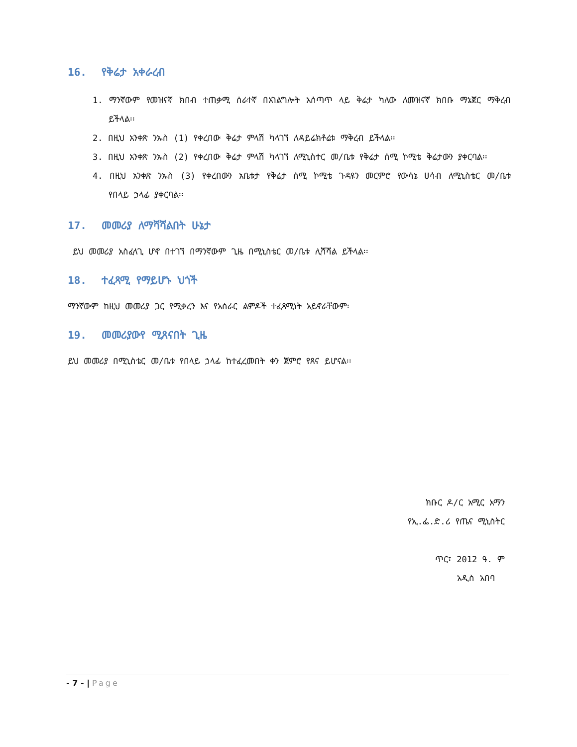16. የቅሬታ አቀራረብ
1. ማንኛውም የመዝናኛ ክበብ ተጠቃሚ ሰራተኛ በአገልግሎት አሰጣጥ ላይ ቅሬታ ካለው ለመዝናኛ ክበቡ ማኔጀር ማቅረብ ይችላል፡፡
2. በዚህ አንቀጽ ንኡስ (1) የቀረበው ቅሬታ ምላሽ ካላገኘ ለዳይሬክቶሬቱ ማቅረብ ይችላል፡፡
3. በዚህ አንቀጽ ንኡስ (2) የቀረበው ቅሬታ ምላሽ ካላገኘ ለሚኒስተር መ/ቤቱ የቅሬታ ሰሚ ኮሚቴ ቅሬታውን ያቀርባል፡፡
4. በዚህ አንቀጽ ንኡስ (3) የቀረበውን አቤቱታ የቅሬታ ሰሚ ኮሚቴ ጉዳዩን መርምሮ የውሳኔ ሀሳብ ለሚኒስቴር መ/ቤቱ የበላይ ኃላፊ ያቀርባል፡፡
17. መመሪያ ለማሻሻልበት ሁኔታ
ይህ መመሪያ አስፈላጊ ሆኖ በተገኘ በማንኛውም ጊዜ በሚኒስቴር መ/ቤቱ ሊሻሻል ይችላል፡፡
18. ተፈጻሚ የማይሆኑ ህጎች
ማንኛውም ከዚህ መመሪያ ጋር የሚቃረን እና የአሰራር ልምዶች ተፈጻሚነት አይኖራቸውም፡
19. መመሪያውየ ሚጸናበት ጊዜ
ይህ መመሪያ በሚኒስቴር መ/ቤቱ የበላይ ኃላፊ ከተፈረመበት ቀን ጀምሮ የጸና ይሆናል፡፡
ክቡር ዶ/ር አሚር አማን
የኢ.ፌ.ድ.ሪ የጤና ሚኒስትር
ጥር፣ 2012 ዓ. ም
አዲስ አበባ
- 7 - | Page